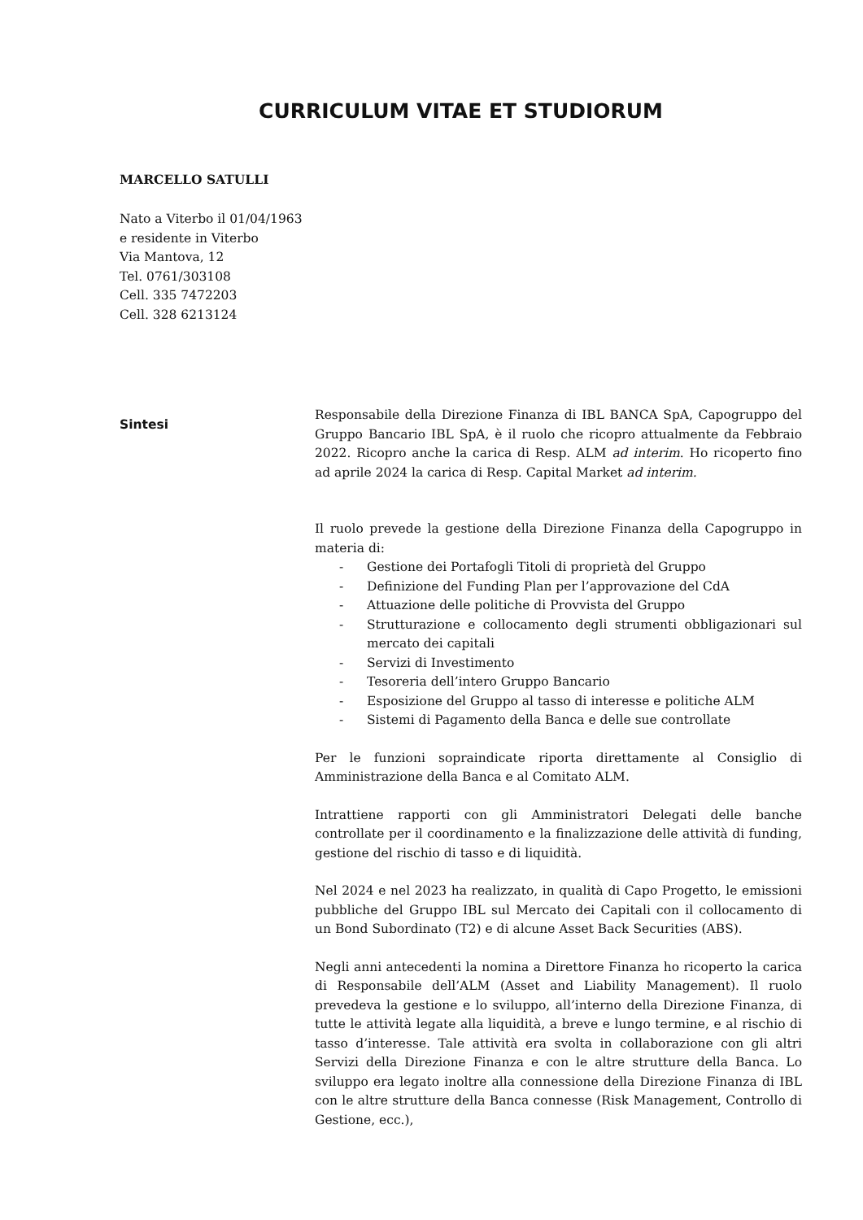CURRICULUM VITAE ET STUDIORUM
MARCELLO SATULLI
Nato a Viterbo il 01/04/1963
e residente in Viterbo
Via Mantova, 12
Tel. 0761/303108
Cell. 335 7472203
Cell. 328 6213124
Sintesi
Responsabile della Direzione Finanza di IBL BANCA SpA, Capogruppo del Gruppo Bancario IBL SpA, è il ruolo che ricopro attualmente da Febbraio 2022. Ricopro anche la carica di Resp. ALM ad interim. Ho ricoperto fino ad aprile 2024 la carica di Resp. Capital Market ad interim.
Il ruolo prevede la gestione della Direzione Finanza della Capogruppo in materia di:
- Gestione dei Portafogli Titoli di proprietà del Gruppo
- Definizione del Funding Plan per l’approvazione del CdA
- Attuazione delle politiche di Provvista del Gruppo
- Strutturazione e collocamento degli strumenti obbligazionari sul mercato dei capitali
- Servizi di Investimento
- Tesoreria dell’intero Gruppo Bancario
- Esposizione del Gruppo al tasso di interesse e politiche ALM
- Sistemi di Pagamento della Banca e delle sue controllate
Per le funzioni sopraindicate riporta direttamente al Consiglio di Amministrazione della Banca e al Comitato ALM.
Intrattiene rapporti con gli Amministratori Delegati delle banche controllate per il coordinamento e la finalizzazione delle attività di funding, gestione del rischio di tasso e di liquidità.
Nel 2024 e nel 2023 ha realizzato, in qualità di Capo Progetto, le emissioni pubbliche del Gruppo IBL sul Mercato dei Capitali con il collocamento di un Bond Subordinato (T2) e di alcune Asset Back Securities (ABS).
Negli anni antecedenti la nomina a Direttore Finanza ho ricoperto la carica di Responsabile dell’ALM (Asset and Liability Management). Il ruolo prevedeva la gestione e lo sviluppo, all’interno della Direzione Finanza, di tutte le attività legate alla liquidità, a breve e lungo termine, e al rischio di tasso d’interesse. Tale attività era svolta in collaborazione con gli altri Servizi della Direzione Finanza e con le altre strutture della Banca. Lo sviluppo era legato inoltre alla connessione della Direzione Finanza di IBL con le altre strutture della Banca connesse (Risk Management, Controllo di Gestione, ecc.),